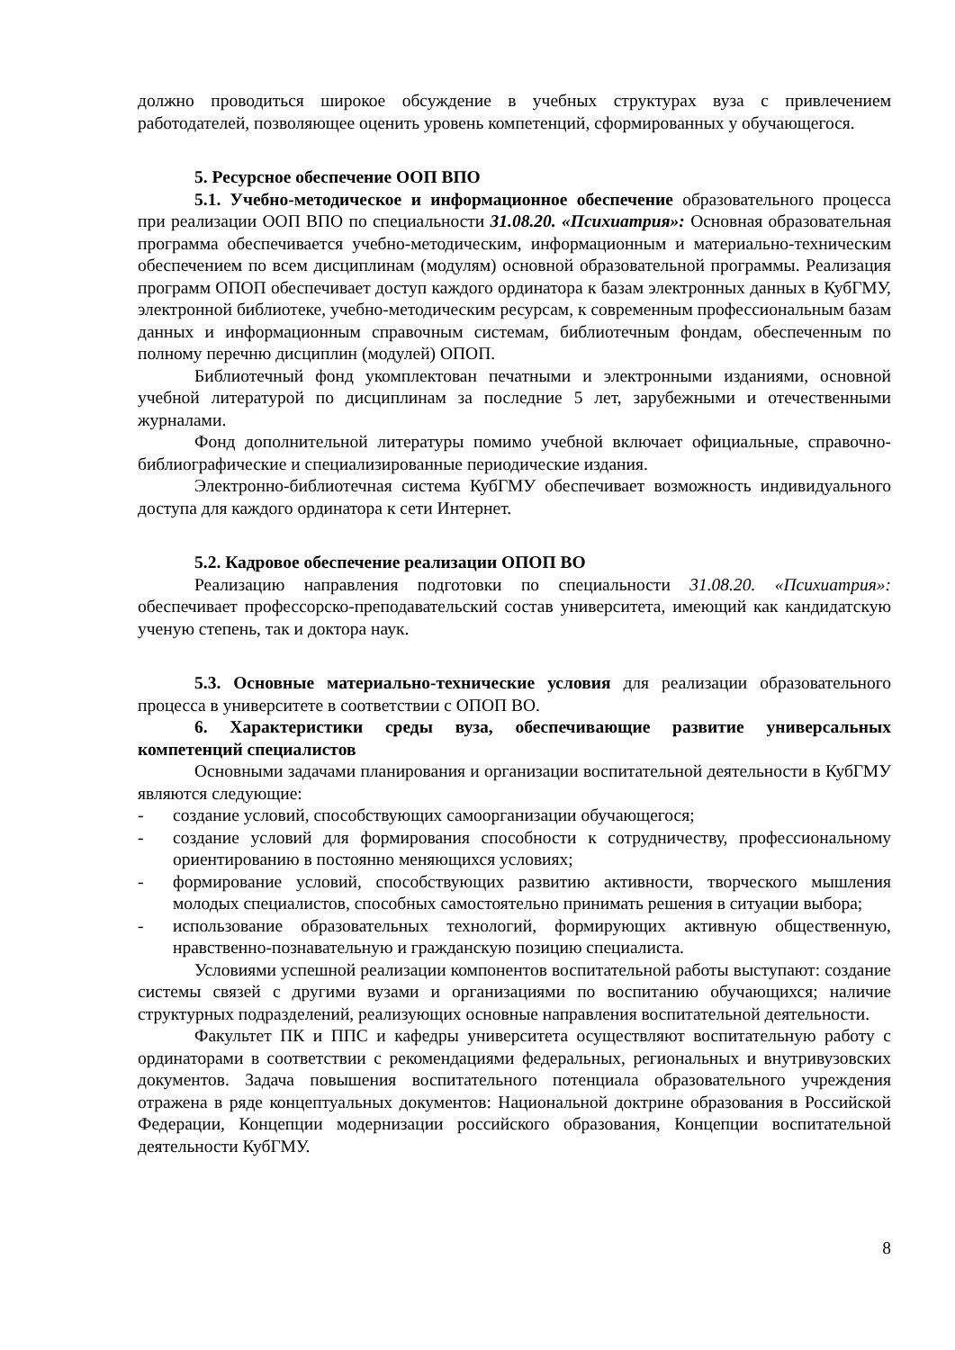должно проводиться широкое обсуждение в учебных структурах вуза с привлечением работодателей, позволяющее оценить уровень компетенций, сформированных у обучающегося.
5. Ресурсное обеспечение ООП ВПО
5.1. Учебно-методическое и информационное обеспечение образовательного процесса при реализации ООП ВПО по специальности 31.08.20. «Психиатрия»: Основная образовательная программа обеспечивается учебно-методическим, информационным и материально-техническим обеспечением по всем дисциплинам (модулям) основной образовательной программы. Реализация программ ОПОП обеспечивает доступ каждого ординатора к базам электронных данных в КубГМУ, электронной библиотеке, учебно-методическим ресурсам, к современным профессиональным базам данных и информационным справочным системам, библиотечным фондам, обеспеченным по полному перечню дисциплин (модулей) ОПОП.
Библиотечный фонд укомплектован печатными и электронными изданиями, основной учебной литературой по дисциплинам за последние 5 лет, зарубежными и отечественными журналами.
Фонд дополнительной литературы помимо учебной включает официальные, справочно-библиографические и специализированные периодические издания.
Электронно-библиотечная система КубГМУ обеспечивает возможность индивидуального доступа для каждого ординатора к сети Интернет.
5.2. Кадровое обеспечение реализации ОПОП ВО
Реализацию направления подготовки по специальности 31.08.20. «Психиатрия»: обеспечивает профессорско-преподавательский состав университета, имеющий как кандидатскую ученую степень, так и доктора наук.
5.3. Основные материально-технические условия для реализации образовательного процесса в университете в соответствии с ОПОП ВО.
6. Характеристики среды вуза, обеспечивающие развитие универсальных компетенций специалистов
Основными задачами планирования и организации воспитательной деятельности в КубГМУ являются следующие:
- создание условий, способствующих самоорганизации обучающегося;
- создание условий для формирования способности к сотрудничеству, профессиональному ориентированию в постоянно меняющихся условиях;
- формирование условий, способствующих развитию активности, творческого мышления молодых специалистов, способных самостоятельно принимать решения в ситуации выбора;
- использование образовательных технологий, формирующих активную общественную, нравственно-познавательную и гражданскую позицию специалиста.
Условиями успешной реализации компонентов воспитательной работы выступают: создание системы связей с другими вузами и организациями по воспитанию обучающихся; наличие структурных подразделений, реализующих основные направления воспитательной деятельности.
Факультет ПК и ППС и кафедры университета осуществляют воспитательную работу с ординаторами в соответствии с рекомендациями федеральных, региональных и внутривузовских документов. Задача повышения воспитательного потенциала образовательного учреждения отражена в ряде концептуальных документов: Национальной доктрине образования в Российской Федерации, Концепции модернизации российского образования, Концепции воспитательной деятельности КубГМУ.
8